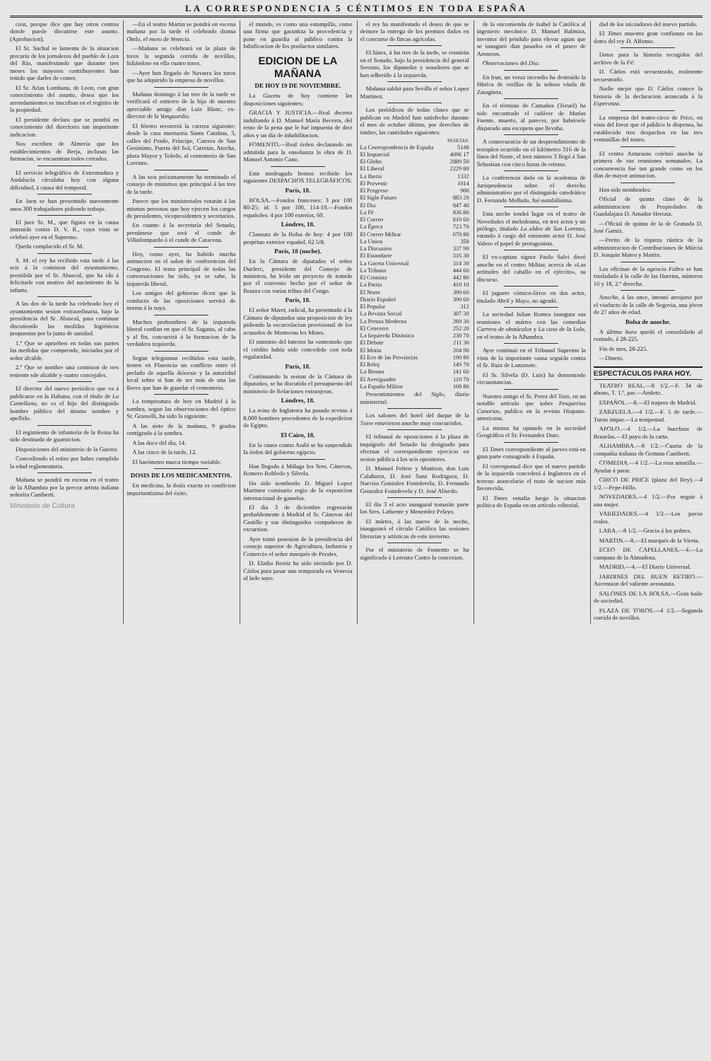LA CORRESPONDENCIA 5 CÉNTIMOS EN TODA ESPAÑA
cion, porque dice que hay otros centros donde puede discutirse este asunto. (Aprobacion).
El Sr. Suchal se lamenta de la situacion precaria de los jornaleros del pueblo de Lora del Rio, manifestando que durante tres meses los mayores contribuyentes han tenido que darles de comer.
El Sr. Arias Lombana, de Leon, con gran conocimiento del asunto, desea que los arrendamientos se inscriban en el registro de la propiedad.
El presidente declara que se pondrá en conocimiento del directorio tan importante indicacion.
Nos escriben de Almería que los establecimientos de Berja, inclusas las farmacias, se encuentran todos cerrados.
El servicio telegráfico de Extremadura y Andalucía circulaba hoy con alguna dificultad, á causa del temporal.
En Jaen se han presentado nuevamente unos 300 trabajadores pidiendo trabajo.
El juez Sr. M., que figura en la causa instruida contra D. V. R., cuya vista se celebró ayer en el Supremo.
Queda complacido el Sr. M.
S. M. el rey ha recibido esta tarde á las seis á la comision del ayuntamiento, presidida por el Sr. Abascal, que ha ido á felicitarle con motivo del nacimiento de la infanta.
A las dos de la tarde ha celebrado hoy el ayuntamiento sesion extraordinaria, bajo la presidencia del Sr. Abascal, para continuar discutiendo las medidas higiénicas propuestas por la junta de sanidad.
1.º Que se aprueben en todas sus partes las medidas que comprende, iniciadas por el señor alcalde.
2.º Que se nombre una comision de tres teniente sde alcalde y cuatro concejales.
El director del nuevo periódico que va á publicarse en la Habana, con el título de La Castellana, no es el hijo del distinguido hombre público del mismo nombre y apellido.
El regimiento de infantería de la Reina ha sido destinado de guarnicion.
Disposiciones del ministerio de la Guerra:
Concediendo el retiro por haber cumplido la edad reglamentaria.
Mañana se pondrá en escena en el teatro de la Alhambra por la precoz artista italiana señorita Cuniberti.
Ministerio de Cultura
—En el teatro Martin se pondrá en escena mañana por la tarde el celebrado drama Otelo, el moro de Venecia.
—Mañana se celebrará en la plaza de toros la segunda corrida de novillos, lidiándose en ella cuatro toros.
—Ayer han llegado de Navarra los toros que ha adquirido la empresa de novillos.
Mañana domingo á las tres de la tarde se verificará el entierro de la hija de nuestro apreciable amigo don Luis Blanc, ex-director de la Vanguardia.
El féretro recorrerá la carrera siguiente: desde la casa mortuoria Santa Catalina, 3, calles del Prado, Príncipe, Carrera de San Gerónimo, Puerta del Sol, Carretas, Atocha, plaza Mayor y Toledo, al cementerio de San Lorenzo.
A las seis próximamente ha terminado el consejo de ministros que principió á las tres de la tarde.
Parece que los ministeriales votarán á las mismas personas que hoy ejercen los cargos de presidentes, vicepresidentes y secretarios.
En cuanto á la secretaría del Senado, presúmese que será el conde de Villadompardo ó el conde de Caracena.
Hoy, como ayer, ha habido mucha animacion en el salon de conferencias del Congreso. El tema principal de todas las conversaciones ha sido, ya se sabe, la izquierda liberal.
Los amigos del gobierno dicen que la conducta de las oposiciones servirá de norma á la suya.
Muchos prohombres de la izquierda liberal confían en que el Sr. Sagasta, al cabo y al fin, concurrirá á la formacion de la verdadera izquierda.
Segun telegramas recibidos esta tarde, tienen en Plasencia un conflicto entre el prelado de aquella diócesis y la autoridad local sobre si han de ser más de una las llaves que han de guardar el cementerio.
La temperatura de hoy en Madrid á la sombra, segun las observaciones del óptico Sr. Grasselli, ha sido la siguiente:
A las siete de la mañana, 9 grados centígrado á la sombra.
A las doce del dia, 14.
A las cinco de la tarde, 12.
El barómetro marca tiempo variable.
DOSIS DE LOS MEDICAMENTOS.
En medicina, la dosis exacta es condicion importantísima del éxito.
el mundo, es como una estampilla, como una firma que garantiza la procedencia y pone en guardia al público contra la falsificacion de los productos similares.
EDICION DE LA MAÑANA
DE HOY 19 DE NOVIEMBRE.
La Gaceta de hoy contiene las disposiciones siguientes:
GRACIA Y JUSTICIA.—Real decreto indultando á D. Manuel María Becerra, del resto de la pena que le fué impuesta de diez años y un dia de inhabilitacion.
FOMENTO.—Real órden declarando no admitida para la enseñanza la obra de D. Manuel Antonio Cano.
Esta madrugada hemos recibido los siguientes DESPACHOS TELEGRÁFICOS:
París, 18.
BOLSA.—Fondos franceses: 3 por 100 80-25; id. 5 por 100, 114-10.—Fondos españoles: 4 por 100 exterior, 60.
Lóndres, 18.
Clausura de la Bolsa de hoy: 4 por 100 perpétuo exterior español, 62 5/8.
París, 18 (noche).
En la Cámara de diputados el señor Duclerc, presidente del Consejo de ministros, ha leido un proyecto de tratado por el convenio hecho por el señor de Brazza con varias tribus del Congo.
París, 18.
El señor Maret, radical, ha presentado á la Cámara de diputados una proposicion de ley pidiendo la escarcelacion provisional de los acusados de Montceau les Mines.
El ministro del Interior ha contestado que el crédito había sido concedido con toda regularidad.
París, 18.
Continuando la sesion de la Cámara de diputados, se ha discutido el presupuesto del ministerio de Relaciones extranjeras.
Lóndres, 18.
La reina de Inglaterra ha pasado revista á 8.000 hombres procedentes de la expedicion de Egipto.
El Cairo, 18.
En la causa contra Arabi se ha suspendido la órden del gobierno egipcio.
Han llegado á Málaga los Sres. Cánovas, Romero Robledo y Silvela.
Ha sido nombrado D. Miguel Lopez Martinez comisario regio de la exposicion internacional de ganados.
El dia 3 de diciembre regresarán probablemente á Madrid el Sr. Cánovas del Castillo y sus distinguidos compañeros de excursion.
Ayer tomó posesion de la presidencia del consejo superior de Agricultura, Industria y Comercio el señor marqués de Perales.
D. Eladio Berriz ha sido invitado por D. Cárlos para pasar una temporada en Venecia al lado suyo.
el rey ha manifestado el deseo de que se demore la entrega de los premios dados en el concurso de fincas agrícolas.
El lúnes, á las tres de la tarde, se reunirán en el Senado, bajo la presidencia del general Serrano, los diputados y senadores que se han adherido á la izquierda.
Mañana saldrá para Sevilla el señor Lopez Martinez.
Los periódicos de todas clases que se publican en Madrid han satisfecho durante el mes de octubre último, por derechos de timbre, las cantidades siguientes:
| | PESETAS. |
| --- | --- |
| La Correspondencia de España | 5148 |
| El Imparcial | 4096 17 |
| El Globo | 2889 50 |
| El Liberal | 2229 80 |
| La Iberia | 1332 |
| El Porvenir | 1014 |
| El Progreso | 900 |
| El Siglo Futuro | 883 20 |
| El Dia | 847 40 |
| La Fé | 836 80 |
| El Correo | 810 60 |
| La Época | 723 70 |
| El Correo Militar | 670 80 |
| La Union | 358 |
| La Discusion | 337 90 |
| El Estandarte | 316 30 |
| La Gaceta Universal | 314 30 |
| La Tribuna | 444 60 |
| El Cronista | 442 80 |
| La Patria | 410 10 |
| El Norte | 390 60 |
| Diario Español | 390 60 |
| El Popular | 312 |
| La Revista Social | 307 30 |
| La Prensa Moderna | 289 30 |
| El Cencerro | 252 20 |
| La Izquierda Dinástica | 230 70 |
| El Debate | 211 30 |
| El Motin | 204 90 |
| El Eco de las Provincias | 190 80 |
| El Reloj | 149 70 |
| La Broma | 141 60 |
| El Averiguador | 110 70 |
| La España Militar | 108 80 |
Presentimientos del Siglo, diario ministerial:
Los salones del hotel del duque de la Torre estuvieron anoche muy concurridos.
El tribunal de oposiciones á la plaza de taquígrafo del Senado ha designado para efectuar el correspondiente ejercicio en sesion pública á los seis opositores.
D. Manuel Peltrer y Muntion, don Luis Calahorra, D. José Sanz Rodriguez, D. Narciso Gonzalez Fonzdevela, D. Fernando Gonzalez Fonzdevela y D. José Alisedo.
El dia 3 el acto inaugural tomarán parte los Sres. Lafuente y Menendez Pelayo.
El mártes, á las nueve de la noche, inaugurará el círculo Católico las sesiones literarias y artísticas de este invierno.
Por el ministerio de Fomento se ha significado á Lorenzo Castro la concesion.
de la encomienda de Isabel la Católica al ingeniero mecánico D. Manuel Balmiza, inventor del péndulo para elevar aguas que se inauguró dias pasados en el paseo de Areneros.
Observaciones del Dia:
En Irun, un voraz incendio ha destruido la fábrica de cerillas de la señora viuda de Zaragüeta.
En el término de Camaños (Teruel) ha sido encontrado el cadáver de Matías Fuente, muerto, al parecer, por habérsele disparado una escopeta que llevaba.
A consecuencia de un desprendimiento de terraplen ocurrido en el kilómetro 316 de la línea del Norte, el tren número 3 llegó á San Sebastian con cinco horas de retraso.
La conferencia dada en la academia de Jurisprudencia sobre el derecho administrativo por el distinguido catedrático D. Fernando Mellado, fué notabilísima.
Esta noche tendrá lugar en el teatro de Novedades el melodrama, en tres actos y un prólogo, titulado La aldea de San Lorenzo, estando á cargo del eminente actor D. José Valero el papel de protagonista.
El ex-capitan signor Paolo Salvi dieró anoche en el centro Militar, acerca de «Las actitudes del caballo en el ejército», su discurso.
El juguete cómico-lírico en dos actos, titulado Abril y Mayo, no agradó.
La sociedad Julian Romea inaugura sus reuniones el mártes con las comedias Carrera de obstáculos y La casa de la Lola, en el teatro de la Alhambra.
Ayer continuó en el Tribunal Supremo la vista de la importante causa seguida contra el Sr. Ruiz de Lanzarote.
El Sr. Silvela (D. Luis) ha demostrado circunstancias.
Nuestro amigo el Sr. Perez del Toro, en un notable artículo que sobre Pesquerías Canarias, publica en la revista Hispano-americana.
La misma ha opinado en la sociedad Geográfica el Sr. Fernandez Duro.
El Times correspondiente al jueves está en gran parte consagrado á España.
El corresponsal dice que el nuevo partido de la izquierda concederá á Inglaterra en el terreno arancelario el trato de nacion más favorecida.
El Times estudia luego la situacion política de España en un artículo editorial.
dad de los iniciadores del nuevo partido.
El Times muestra gran confianza en las dotes del rey D. Alfonso.
Datos para la historia recogidos del archivo de la Fé:
D. Cárlos está secuestrado, realmente secuestrado.
Nadie mejor que D. Cárlos conoce la historia de la declaracion arrancada á la Esperanza.
La empresa del teatro-circo de Price, en vista del favor que el público le dispensa, ha establecido tres despachos en las tres ventanillas del teatro.
El centro Asturiano celebró anoche la primera de sus reuniones semanales. La concurrencia fué tan grande como en los dias de mayor animacion.
Han sido nombrados:
Oficial de quinta clase de la administracion de Propiedades de Guadalajara D. Amador Herraiz.
—Oficial de quinta de la de Granada D. José Gamiz.
—Perito de la riqueza rústica de la administracion de Contribuciones de Múrcia D. Joaquin Mateo y Martin.
Las oficinas de la agencia Fabra se han trasladado á la calle de las Huertas, números 16 y 18, 2.º derecha.
Anoche, á las once, intentó arrojarse por el viaducto de la calle de Segovia, una jóven de 27 años de edad.
Bolsa de anoche.
A última hora quedó el consolidado al contado, á 28-225.
Fin de mes, 28-225.
—Dinero.
ESPECTÁCULOS PARA HOY.
TEATRO REAL.—8 1/2.—F. 34 de abono, T. 1.º, par.—Amleto.
ESPAÑOL.—8.—El trapero de Madrid.
ZARZUELA.—4 1/2.—F. 5 de tarde.—Turno impar.—La tempestad.
APOLO.—4 1/2.—La huerfana de Bruselas.—El payo de la carta.
ALHAMBRA.—8 1/2.—Cuarta de la compañía italiana de Gemma Cuniberti.
COMEDIA.—4 1/2.—La rosa amarilla.—Ayudar á parar.
CIRCO DE PRICE (plaza del Rey).—4 1/2.—Pepe-Hillo.
NOVEDADES.—4 1/2.—Por seguir á una mujer.
VARIEDADES.—4 1/2.—Los pavos reales.
LARA.—8 1/2.—Gracia á los pobres.
MARTIN.—8.—El marqués de la Vireta.
ECEO DE CAPELLANES.—4.—La campana de la Almudena.
MADRID.—4.—El Diario Universal.
JARDINES DEL BUEN RETIRO.—Ascension del valiente aeronauta.
SALONES DE LA BOLSA.—Gran baile de sociedad.
PLAZA DE TOROS.—4 1/2.—Segunda corrida de novillos.